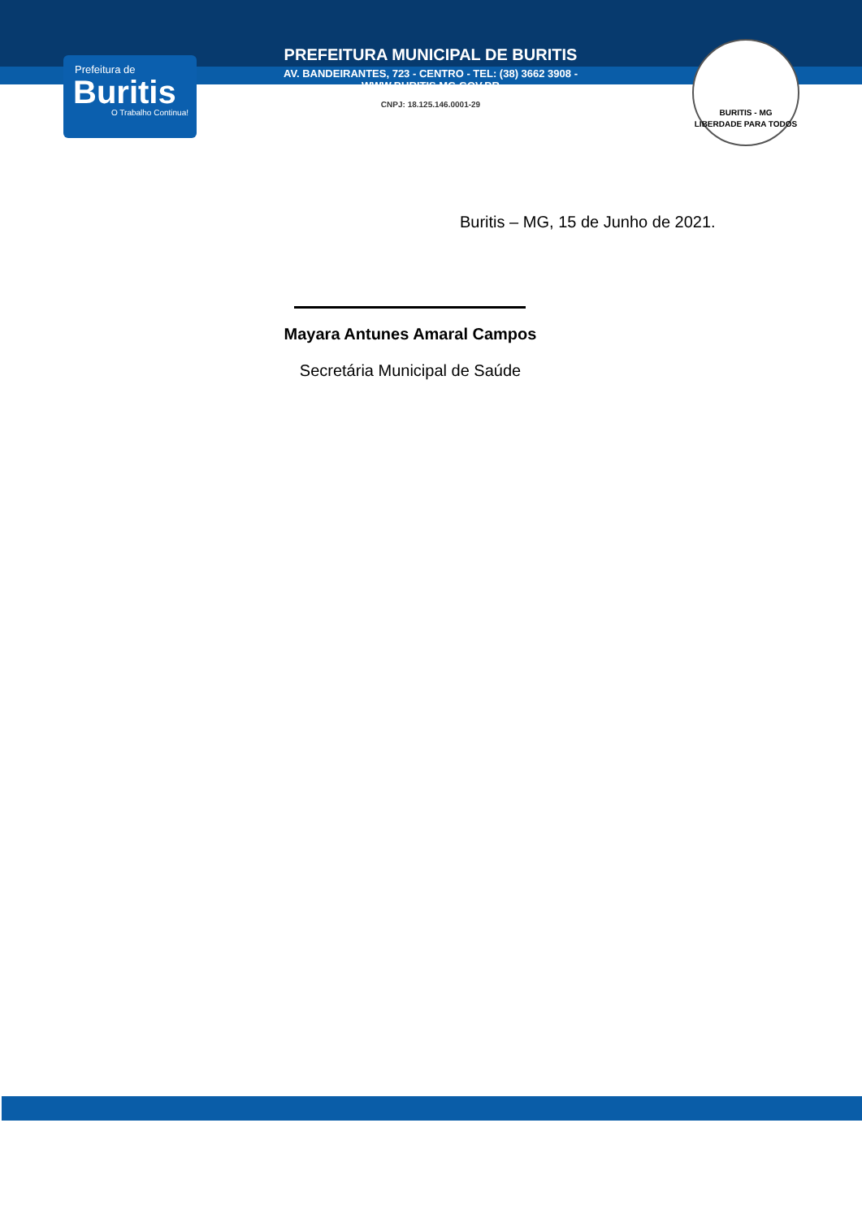Prefeitura de
Buritis
O Trabalho Continua!
PREFEITURA MUNICIPAL DE BURITIS
AV. BANDEIRANTES, 723 - CENTRO - TEL: (38) 3662 3908 - WWW.BURITIS.MG.GOV.BR
CNPJ: 18.125.146.0001-29
BURITIS - MG
LIBERDADE PARA TODOS
Buritis – MG, 15 de Junho de 2021.
Mayara Antunes Amaral Campos
Secretária Municipal de Saúde